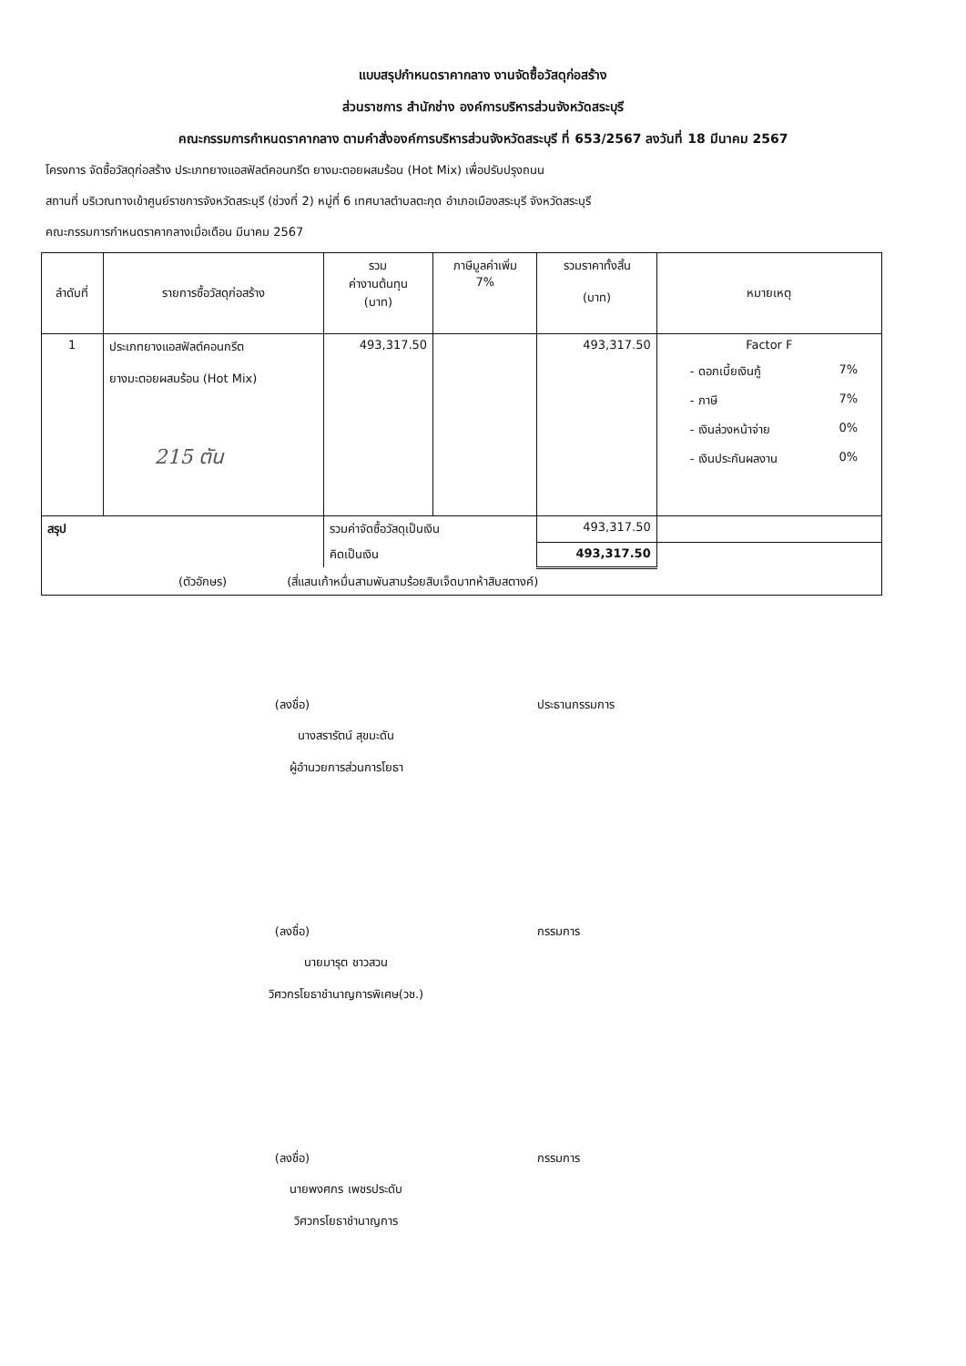แบบสรุปกำหนดราคากลาง งานจัดซื้อวัสดุก่อสร้าง
ส่วนราชการ สำนักช่าง องค์การบริหารส่วนจังหวัดสระบุรี
คณะกรรมการกำหนดราคากลาง ตามคำสั่งองค์การบริหารส่วนจังหวัดสระบุรี ที่ 653/2567 ลงวันที่ 18 มีนาคม 2567
โครงการ จัดซื้อวัสดุก่อสร้าง ประเภทยางแอสฟัลต์คอนกรีต ยางมะตอยผสมร้อน (Hot Mix) เพื่อปรับปรุงถนน
สถานที่ บริเวณทางเข้าศูนย์ราชการจังหวัดสระบุรี (ช่วงที่ 2) หมู่ที่ 6 เทศบาลตำบลตะกุด อำเภอเมืองสระบุรี จังหวัดสระบุรี
คณะกรรมการกำหนดราคากลางเมื่อเดือน มีนาคม 2567
| ลำดับที่ | รายการซื้อวัสดุก่อสร้าง | รวม ค่างานต้นทุน (บาท) | ภาษีมูลค่าเพิ่ม 7% | รวมราคาทั้งสิ้น (บาท) | หมายเหตุ |
| --- | --- | --- | --- | --- | --- |
| 1 | ประเภทยางแอสฟัลต์คอนกรีต ยางมะตอยผสมร้อน (Hot Mix) 215 ตัน | 493,317.50 | | 493,317.50 | Factor F - ดอกเบี้ยเงินกู้ 7% - ภาษี 7% - เงินล่วงหน้าจ่าย 0% - เงินประกันผลงาน 0% |
| สรุป | | รวมค่าจัดซื้อวัสดุเป็นเงิน | | 493,317.50 | |
| | | คิดเป็นเงิน | | 493,317.50 | |
| (ตัวอักษร) (สี่แสนเก้าหมื่นสามพันสามร้อยสิบเจ็ดบาทห้าสิบสตางค์) | | | | | |
(ลงชื่อ) ประธานกรรมการ
นางสรารัตน์ สุขมะดัน
ผู้อำนวยการส่วนการโยธา
(ลงชื่อ) กรรมการ
นายมารุต ชาวสวน
วิศวกรโยธาชำนาญการพิเศษ(วช.)
(ลงชื่อ) กรรมการ
นายพงศกร เพชรประดับ
วิศวกรโยธาชำนาญการ